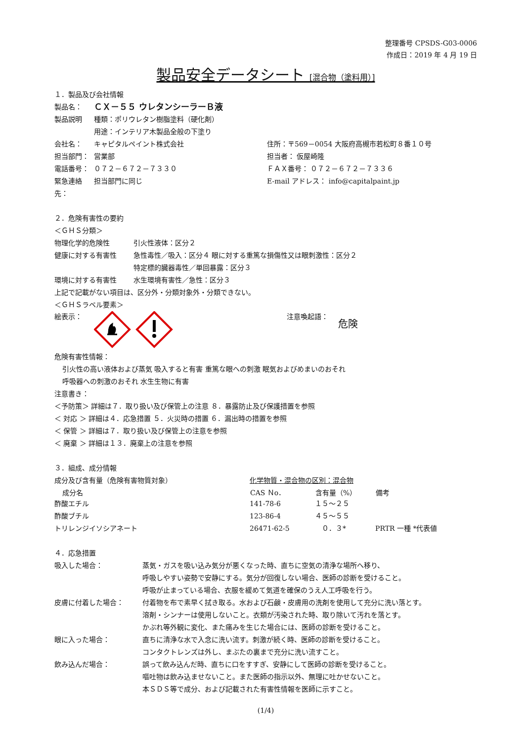整理番号 CPSDS-G03-0006
作成日：2019 年 4 月 19 日
製品安全データシート [混合物（塗料用）]
１．製品及び会社情報
| 製品名： | ＣＸ－５５ ウレタンシーラーＢ液 | |
| 製品説明 | 種類：ポリウレタン樹脂塗料（硬化剤） | |
| | 用途：インテリア木製品全般の下塗り | |
| 会社名： | キャピタルペイント株式会社 | 住所：〒569－0054 大阪府高槻市若松町８番１０号 |
| 担当部門： | 営業部 | 担当者： 仮屋崎隆 |
| 電話番号： | ０７２－６７２－７３３０ | ＦＡＸ番号： ０７２－６７２－７３３６ |
| 緊急連絡先： | 担当部門に同じ | E-mail アドレス： info@capitalpaint.jp |
２．危険有害性の要約
＜ＧＨＳ分類＞
| 物理化学的危険性 | 引火性液体：区分２ |
| 健康に対する有害性 | 急性毒性／吸入：区分４ 眼に対する重篤な損傷性又は眼刺激性：区分２ 特定標的臓器毒性／単回暴露：区分３ |
| 環境に対する有害性 | 水生環境有害性／急性：区分３ |
上記で記載がない項目は、区分外・分類対象外・分類できない。
＜ＧＨＳラベル要素＞
絵表示： 注意喚起語：
危険
危険有害性情報：
引火性の高い液体および蒸気 吸入すると有害 重篤な眼への刺激 眠気およびめまいのおそれ
呼吸器への刺激のおそれ 水生生物に有害
注意書き：
＜予防策＞ 詳細は７．取り扱い及び保管上の注意 ８．暴露防止及び保護措置を参照
＜ 対応 ＞ 詳細は４．応急措置 ５．火災時の措置 ６．漏出時の措置を参照
＜ 保管 ＞ 詳細は７．取り扱い及び保管上の注意を参照
＜ 廃棄 ＞ 詳細は１３．廃棄上の注意を参照
３．組成、成分情報
| 成分及び含有量（危険有害物質対象） | 化学物質・混合物の区別：混合物 | | |
| 成分名 | CAS Ｎo． | 含有量（%） | 備考 |
| 酢酸エチル | 141-78-6 | １５～２５ | |
| 酢酸ブチル | 123-86-4 | ４５～５５ | |
| トリレンジイソシアネート | 26471-62-5 | ０．３* | PRTR 一種 *代表値 |
４．応急措置
| 吸入した場合： | 蒸気・ガスを吸い込み気分が悪くなった時、直ちに空気の清浄な場所へ移り、 呼吸しやすい姿勢で安静にする。気分が回復しない場合、医師の診断を受けること。 呼吸が止まっている場合、衣服を緩めて気道を確保のうえ人工呼吸を行う。 |
| 皮膚に付着した場合： | 付着物を布で素早く拭き取る。水および石鹸・皮膚用の洗剤を使用して充分に洗い落とす。 溶剤・シンナーは使用しないこと。衣類が汚染された時、取り除いて汚れを落とす。 かぶれ等外観に変化、また痛みを生じた場合には、医師の診断を受けること。 |
| 眼に入った場合： | 直ちに清浄な水で入念に洗い流す。刺激が続く時、医師の診断を受けること。 コンタクトレンズは外し、まぶたの裏まで充分に洗い流すこと。 |
| 飲み込んだ場合： | 誤って飲み込んだ時、直ちに口をすすぎ、安静にして医師の診断を受けること。 嘔吐物は飲み込ませないこと。また医師の指示以外、無理に吐かせないこと。 本ＳＤＳ等で成分、および記載された有害性情報を医師に示すこと。 |
(1/4)